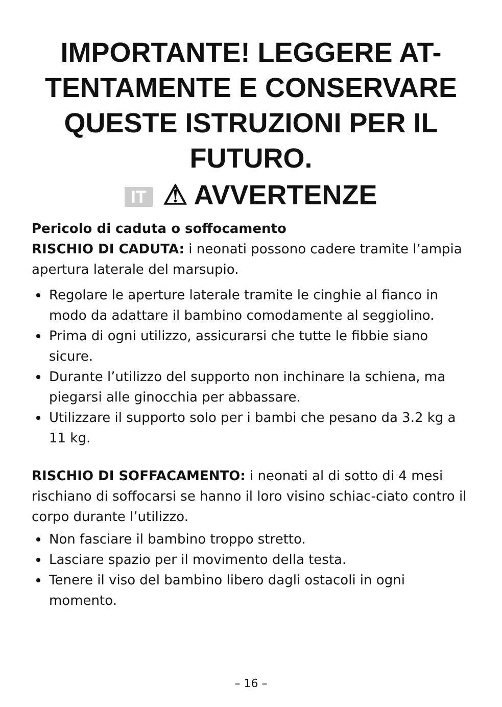IMPORTANTE! LEGGERE AT-
TENTAMENTE E CONSERVARE
QUESTE ISTRUZIONI PER IL
FUTURO.
IT ⚠ AVVERTENZE
Pericolo di caduta o soffocamento
RISCHIO DI CADUTA: i neonati possono cadere tramite l’ampia apertura laterale del marsupio.
Regolare le aperture laterale tramite le cinghie al fianco in modo da adattare il bambino comodamente al seggiolino.
Prima di ogni utilizzo, assicurarsi che tutte le fibbie siano sicure.
Durante l’utilizzo del supporto non inchinare la schiena, ma piegarsi alle ginocchia per abbassare.
Utilizzare il supporto solo per i bambi che pesano da 3.2 kg a 11 kg.
RISCHIO DI SOFFACAMENTO: i neonati al di sotto di 4 mesi rischiano di soffocarsi se hanno il loro visino schiac-ciato contro il corpo durante l’utilizzo.
Non fasciare il bambino troppo stretto.
Lasciare spazio per il movimento della testa.
Tenere il viso del bambino libero dagli ostacoli in ogni momento.
– 16 –